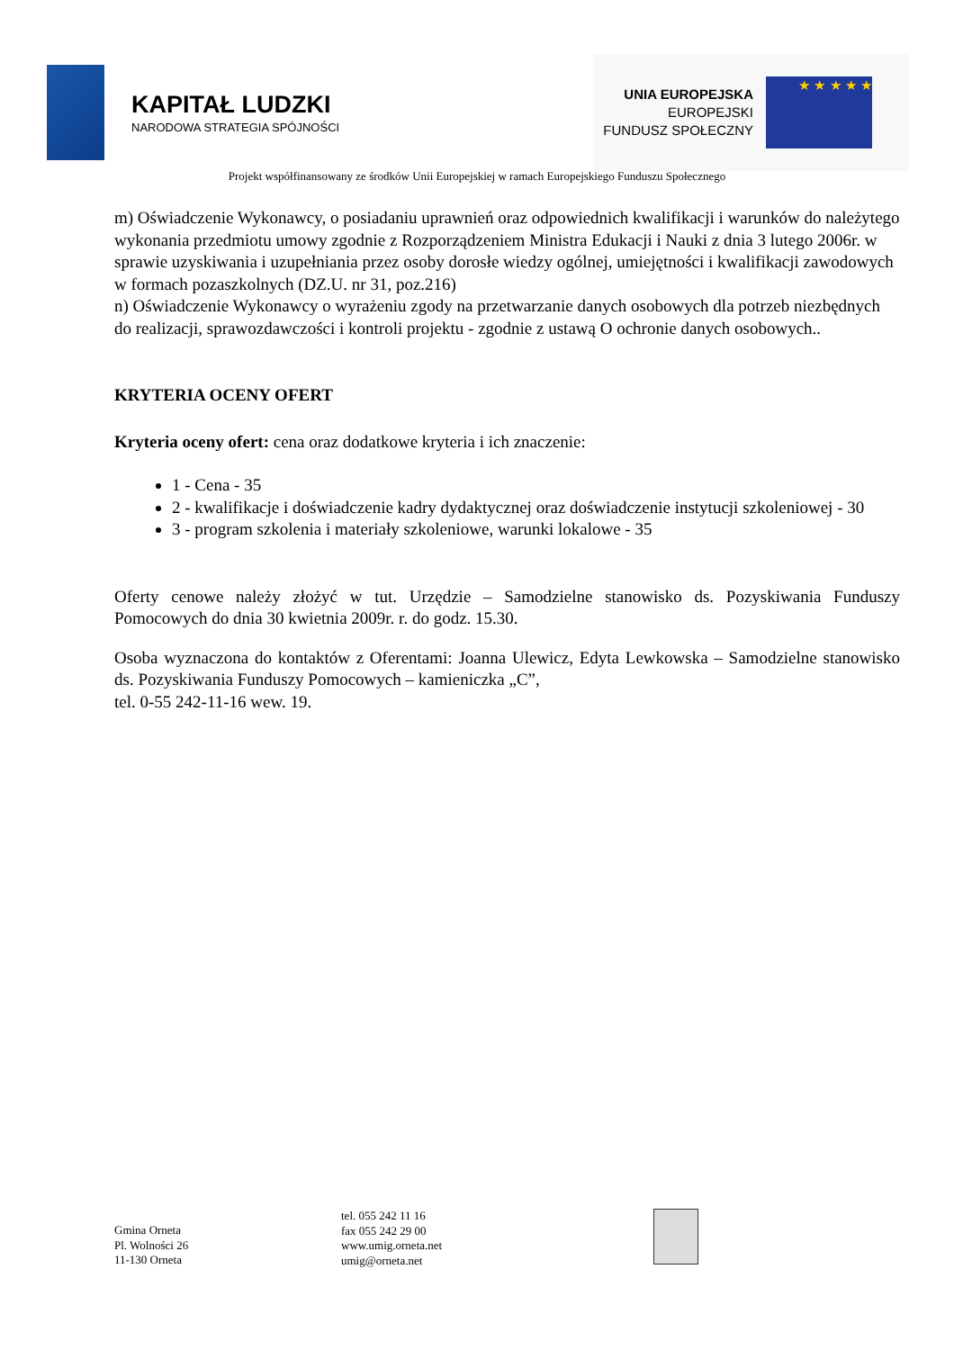KAPITAŁ LUDZKI
NARODOWA STRATEGIA SPÓJNOŚCI
UNIA EUROPEJSKA
EUROPEJSKI
FUNDUSZ SPOŁECZNY
★ ★ ★ ★ ★
Projekt współfinansowany ze środków Unii Europejskiej w ramach Europejskiego Funduszu Społecznego
m) Oświadczenie Wykonawcy, o posiadaniu uprawnień oraz odpowiednich kwalifikacji i warunków do należytego wykonania przedmiotu umowy zgodnie z Rozporządzeniem Ministra Edukacji i Nauki z dnia 3 lutego 2006r. w sprawie uzyskiwania i uzupełniania przez osoby dorosłe wiedzy ogólnej, umiejętności i kwalifikacji zawodowych w formach pozaszkolnych (DZ.U. nr 31, poz.216)
n) Oświadczenie Wykonawcy o wyrażeniu zgody na przetwarzanie danych osobowych dla potrzeb niezbędnych do realizacji, sprawozdawczości i kontroli projektu - zgodnie z ustawą O ochronie danych osobowych..
KRYTERIA OCENY OFERT
Kryteria oceny ofert: cena oraz dodatkowe kryteria i ich znaczenie:
1 - Cena - 35
2 - kwalifikacje i doświadczenie kadry dydaktycznej oraz doświadczenie instytucji szkoleniowej - 30
3 - program szkolenia i materiały szkoleniowe, warunki lokalowe - 35
Oferty cenowe należy złożyć w tut. Urzędzie – Samodzielne stanowisko ds. Pozyskiwania Funduszy Pomocowych do dnia 30 kwietnia 2009r. r. do godz. 15.30.
Osoba wyznaczona do kontaktów z Oferentami: Joanna Ulewicz, Edyta Lewkowska – Samodzielne stanowisko ds. Pozyskiwania Funduszy Pomocowych – kamieniczka „C”,
tel. 0-55 242-11-16 wew. 19.
Gmina Orneta
Pl. Wolności 26
11-130 Orneta
tel. 055 242 11 16
fax 055 242 29 00
www.umig.orneta.net
umig@orneta.net